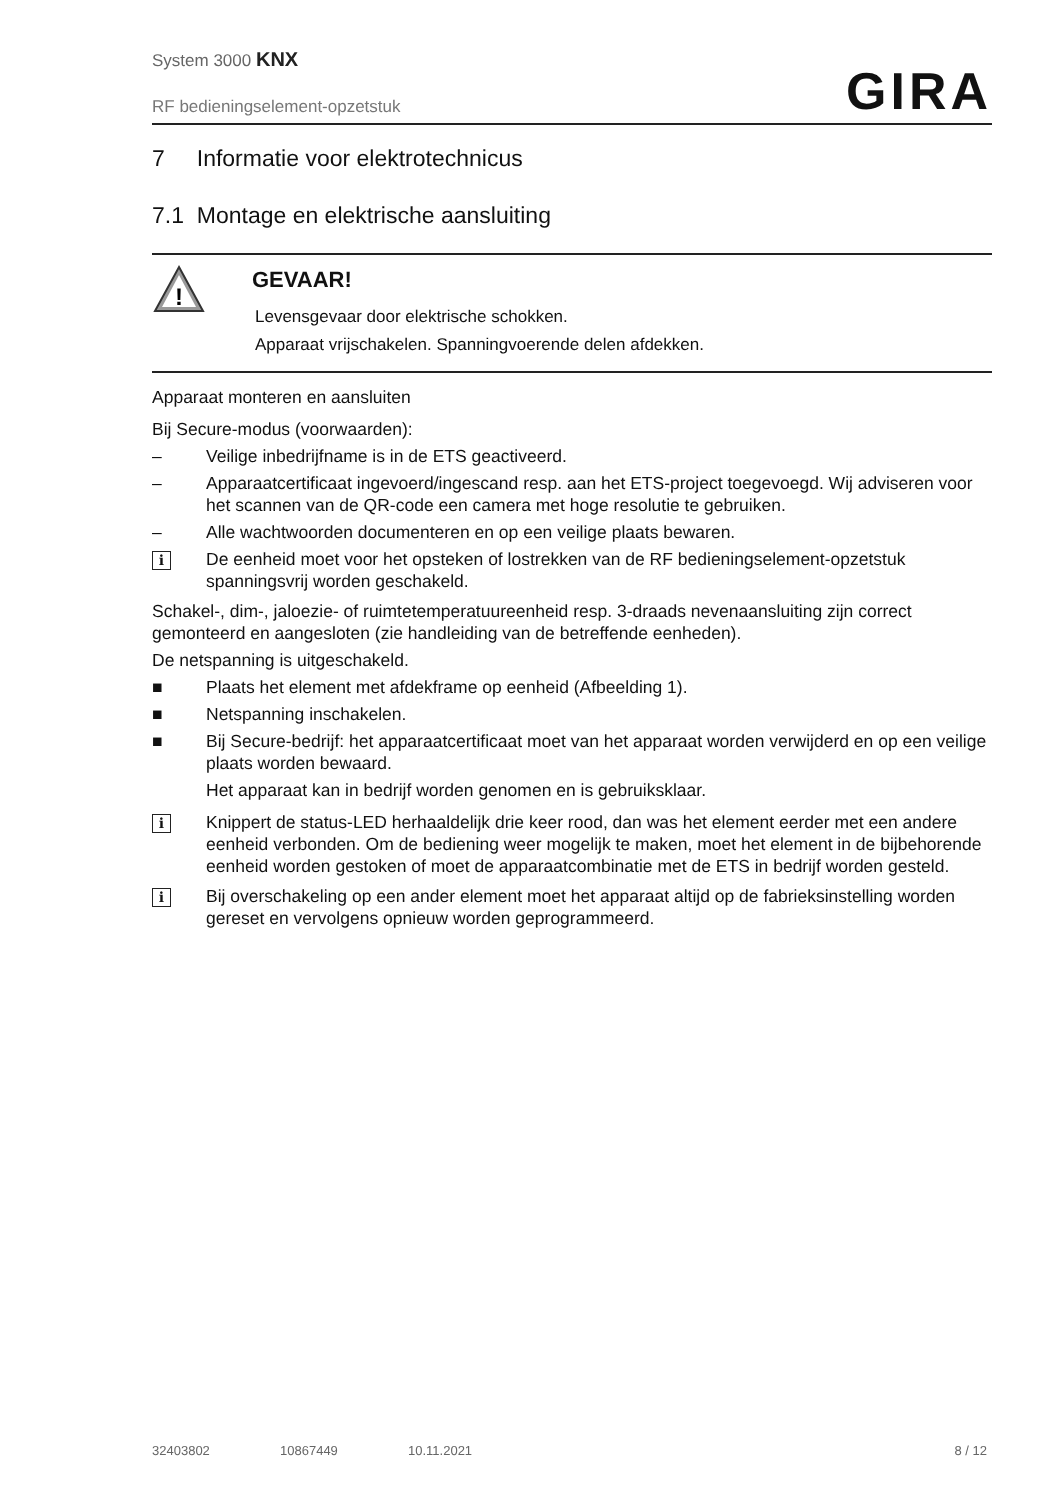System 3000 KNX
RF bedieningselement-opzetstuk
GIRA
7 Informatie voor elektrotechnicus
7.1 Montage en elektrische aansluiting
!
GEVAAR!
Levensgevaar door elektrische schokken.
Apparaat vrijschakelen. Spanningvoerende delen afdekken.
Apparaat monteren en aansluiten
Bij Secure-modus (voorwaarden):
– Veilige inbedrijfname is in de ETS geactiveerd.
– Apparaatcertificaat ingevoerd/ingescand resp. aan het ETS-project toegevoegd. Wij adviseren voor het scannen van de QR-code een camera met hoge resolutie te gebruiken.
– Alle wachtwoorden documenteren en op een veilige plaats bewaren.
i De eenheid moet voor het opsteken of lostrekken van de RF bedieningselement-opzetstuk spanningsvrij worden geschakeld.
Schakel-, dim-, jaloezie- of ruimtetemperatuureenheid resp. 3-draads nevenaansluiting zijn correct gemonteerd en aangesloten (zie handleiding van de betreffende eenheden).
De netspanning is uitgeschakeld.
■ Plaats het element met afdekframe op eenheid (Afbeelding 1).
■ Netspanning inschakelen.
■ Bij Secure-bedrijf: het apparaatcertificaat moet van het apparaat worden verwijderd en op een veilige plaats worden bewaard.
Het apparaat kan in bedrijf worden genomen en is gebruiksklaar.
i Knippert de status-LED herhaaldelijk drie keer rood, dan was het element eerder met een andere eenheid verbonden. Om de bediening weer mogelijk te maken, moet het element in de bijbehorende eenheid worden gestoken of moet de apparaatcombinatie met de ETS in bedrijf worden gesteld.
i Bij overschakeling op een ander element moet het apparaat altijd op de fabrieksinstelling worden gereset en vervolgens opnieuw worden geprogrammeerd.
32403802 10867449 10.11.2021 8 / 12